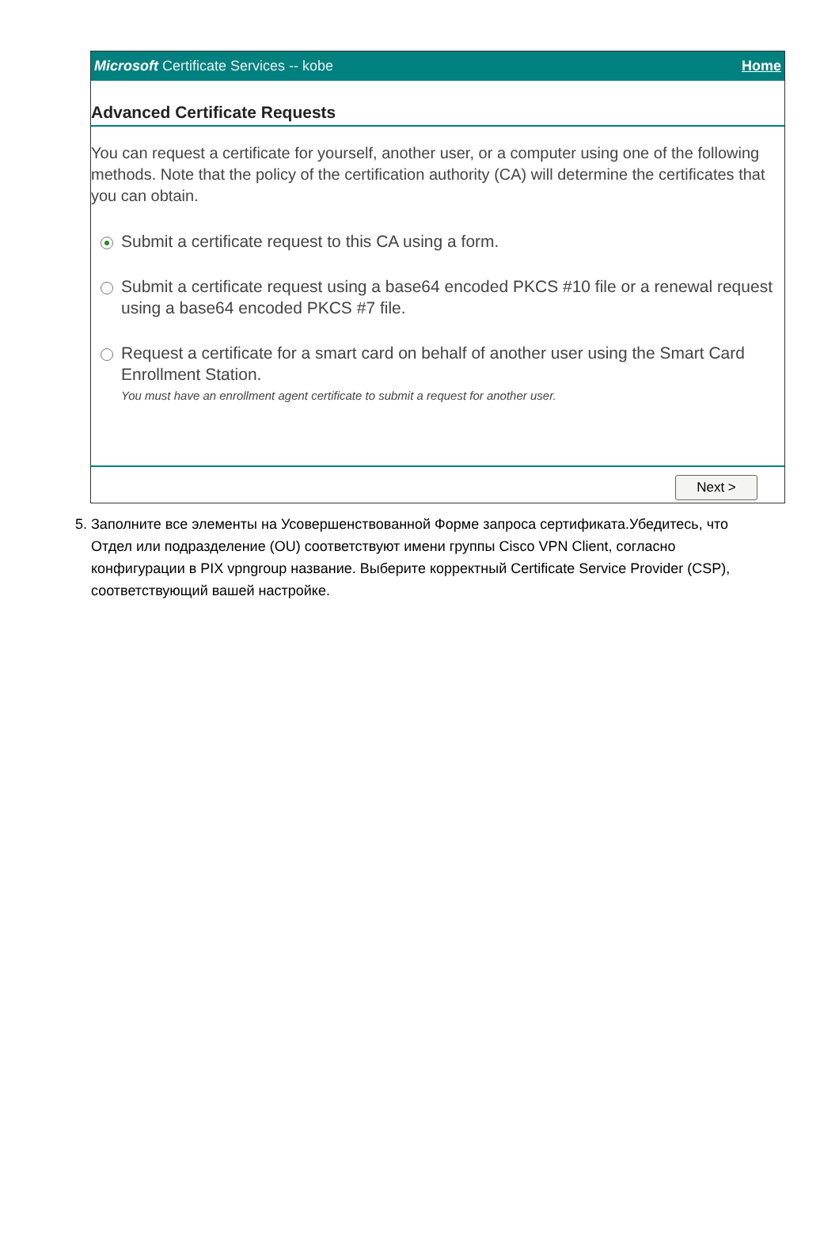Microsoft Certificate Services -- kobe Home
Advanced Certificate Requests
You can request a certificate for yourself, another user, or a computer using one of the following methods. Note that the policy of the certification authority (CA) will determine the certificates that you can obtain.
Submit a certificate request to this CA using a form.
Submit a certificate request using a base64 encoded PKCS #10 file or a renewal request using a base64 encoded PKCS #7 file.
Request a certificate for a smart card on behalf of another user using the Smart Card Enrollment Station.
You must have an enrollment agent certificate to submit a request for another user.
Next >
5.
Заполните все элементы на Усовершенствованной Форме запроса сертификата.Убедитесь, что Отдел или подразделение (OU) соответствуют имени группы Cisco VPN Client, согласно конфигурации в PIX vpngroup название. Выберите корректный Certificate Service Provider (CSP), соответствующий вашей настройке.